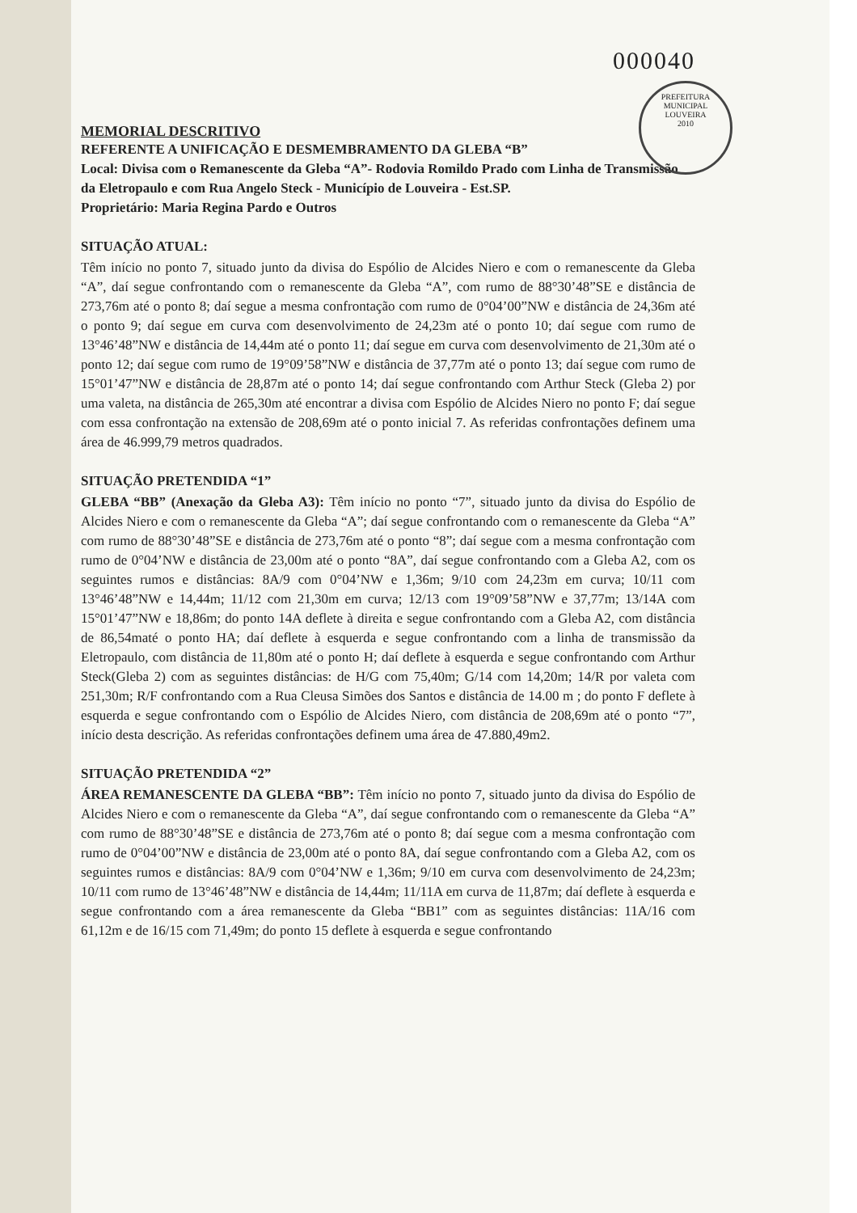000040
PREFEITURA MUNICIPAL
LOUVEIRA
2010
MEMORIAL DESCRITIVO
REFERENTE A UNIFICAÇÃO E DESMEMBRAMENTO DA GLEBA “B”
Local: Divisa com o Remanescente da Gleba “A”- Rodovia Romildo Prado com Linha de Transmissão da Eletropaulo e com Rua Angelo Steck - Município de Louveira - Est.SP.
Proprietário: Maria Regina Pardo e Outros
SITUAÇÃO ATUAL:
Têm início no ponto 7, situado junto da divisa do Espólio de Alcides Niero e com o remanescente da Gleba “A”, daí segue confrontando com o remanescente da Gleba “A”, com rumo de 88°30’48”SE e distância de 273,76m até o ponto 8; daí segue a mesma confrontação com rumo de 0°04’00”NW e distância de 24,36m até o ponto 9; daí segue em curva com desenvolvimento de 24,23m até o ponto 10; daí segue com rumo de 13°46’48”NW e distância de 14,44m até o ponto 11; daí segue em curva com desenvolvimento de 21,30m até o ponto 12; daí segue com rumo de 19°09’58”NW e distância de 37,77m até o ponto 13; daí segue com rumo de 15°01’47”NW e distância de 28,87m até o ponto 14; daí segue confrontando com Arthur Steck (Gleba 2) por uma valeta, na distância de 265,30m até encontrar a divisa com Espólio de Alcides Niero no ponto F; daí segue com essa confrontação na extensão de 208,69m até o ponto inicial 7. As referidas confrontações definem uma área de 46.999,79 metros quadrados.
SITUAÇÃO PRETENDIDA “1”
GLEBA “BB” (Anexação da Gleba A3): Têm início no ponto “7”, situado junto da divisa do Espólio de Alcides Niero e com o remanescente da Gleba “A”; daí segue confrontando com o remanescente da Gleba “A” com rumo de 88°30’48”SE e distância de 273,76m até o ponto “8”; daí segue com a mesma confrontação com rumo de 0°04’NW e distância de 23,00m até o ponto “8A”, daí segue confrontando com a Gleba A2, com os seguintes rumos e distâncias: 8A/9 com 0°04’NW e 1,36m; 9/10 com 24,23m em curva; 10/11 com 13°46’48”NW e 14,44m; 11/12 com 21,30m em curva; 12/13 com 19°09’58”NW e 37,77m; 13/14A com 15°01’47”NW e 18,86m; do ponto 14A deflete à direita e segue confrontando com a Gleba A2, com distância de 86,54maté o ponto HA; daí deflete à esquerda e segue confrontando com a linha de transmissão da Eletropaulo, com distância de 11,80m até o ponto H; daí deflete à esquerda e segue confrontando com Arthur Steck(Gleba 2) com as seguintes distâncias: de H/G com 75,40m; G/14 com 14,20m; 14/R por valeta com 251,30m; R/F confrontando com a Rua Cleusa Simões dos Santos e distância de 14.00 m ; do ponto F deflete à esquerda e segue confrontando com o Espólio de Alcides Niero, com distância de 208,69m até o ponto “7”, início desta descrição. As referidas confrontações definem uma área de 47.880,49m2.
SITUAÇÃO PRETENDIDA “2”
ÁREA REMANESCENTE DA GLEBA “BB”: Têm início no ponto 7, situado junto da divisa do Espólio de Alcides Niero e com o remanescente da Gleba “A”, daí segue confrontando com o remanescente da Gleba “A” com rumo de 88°30’48”SE e distância de 273,76m até o ponto 8; daí segue com a mesma confrontação com rumo de 0°04’00”NW e distância de 23,00m até o ponto 8A, daí segue confrontando com a Gleba A2, com os seguintes rumos e distâncias: 8A/9 com 0°04’NW e 1,36m; 9/10 em curva com desenvolvimento de 24,23m; 10/11 com rumo de 13°46’48”NW e distância de 14,44m; 11/11A em curva de 11,87m; daí deflete à esquerda e segue confrontando com a área remanescente da Gleba “BB1” com as seguintes distâncias: 11A/16 com 61,12m e de 16/15 com 71,49m; do ponto 15 deflete à esquerda e segue confrontando